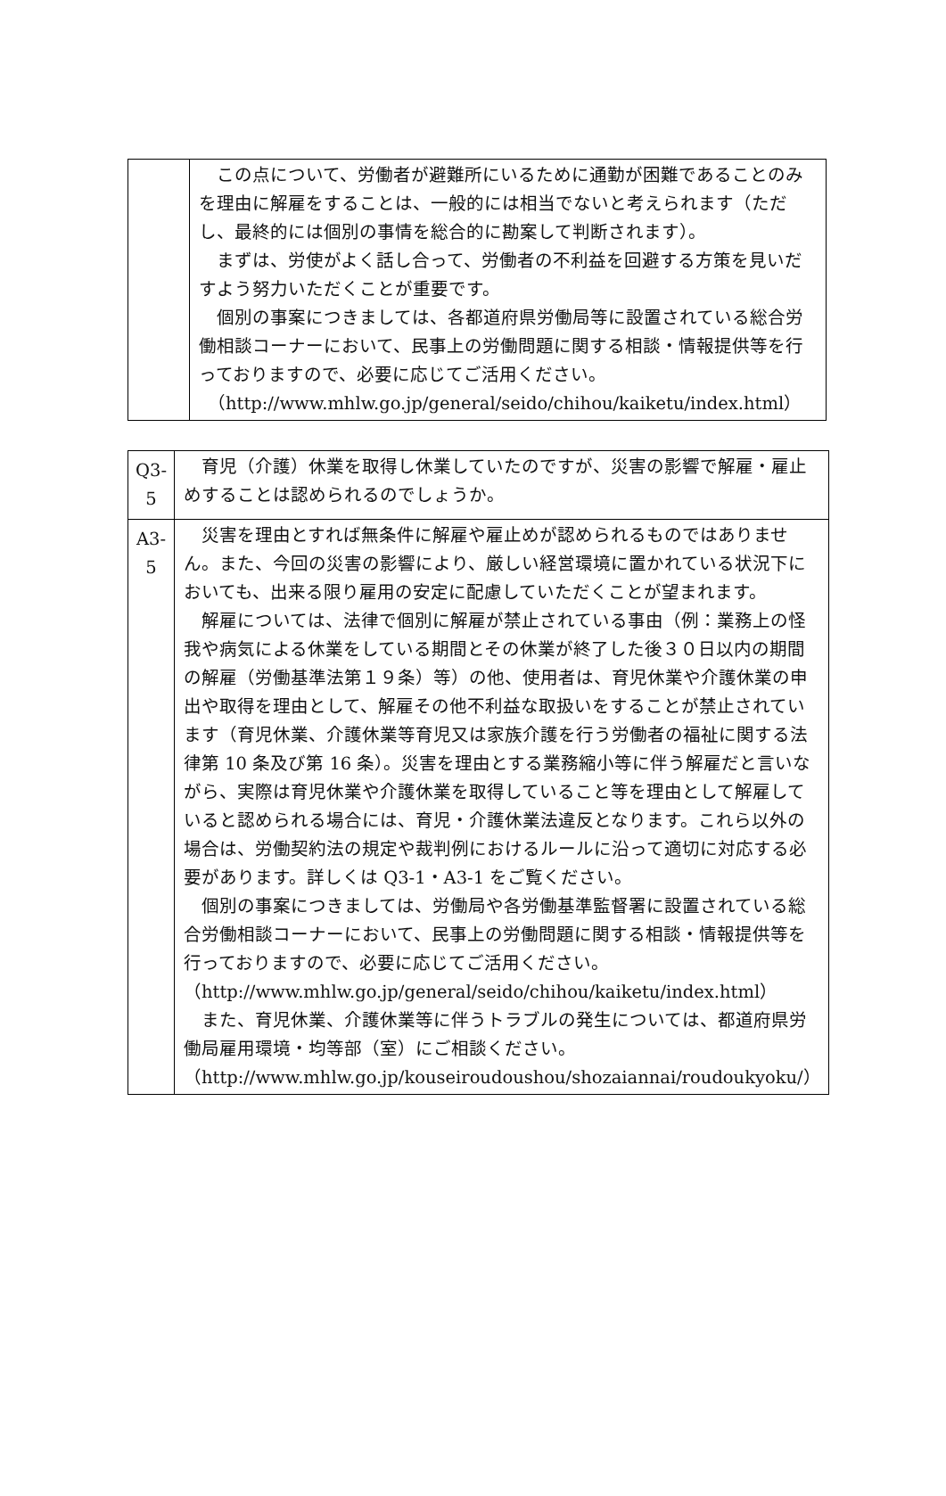| | この点について、労働者が避難所にいるために通勤が困難であることのみを理由に解雇をすることは、一般的には相当でないと考えられます（ただし、最終的には個別の事情を総合的に勘案して判断されます）。 まずは、労使がよく話し合って、労働者の不利益を回避する方策を見いだすよう努力いただくことが重要です。 個別の事案につきましては、各都道府県労働局等に設置されている総合労働相談コーナーにおいて、民事上の労働問題に関する相談・情報提供等を行っておりますので、必要に応じてご活用ください。 （http://www.mhlw.go.jp/general/seido/chihou/kaiketu/index.html） |
| Q3-5 | 育児（介護）休業を取得し休業していたのですが、災害の影響で解雇・雇止めすることは認められるのでしょうか。 |
| A3-5 | 災害を理由とすれば無条件に解雇や雇止めが認められるものではありません。また、今回の災害の影響により、厳しい経営環境に置かれている状況下においても、出来る限り雇用の安定に配慮していただくことが望まれます。 解雇については、法律で個別に解雇が禁止されている事由（例：業務上の怪我や病気による休業をしている期間とその休業が終了した後３０日以内の期間の解雇（労働基準法第１９条）等）の他、使用者は、育児休業や介護休業の申出や取得を理由として、解雇その他不利益な取扱いをすることが禁止されています（育児休業、介護休業等育児又は家族介護を行う労働者の福祉に関する法律第 10 条及び第 16 条）。災害を理由とする業務縮小等に伴う解雇だと言いながら、実際は育児休業や介護休業を取得していること等を理由として解雇していると認められる場合には、育児・介護休業法違反となります。これら以外の場合は、労働契約法の規定や裁判例におけるルールに沿って適切に対応する必要があります。詳しくは Q3-1・A3-1 をご覧ください。 個別の事案につきましては、労働局や各労働基準監督署に設置されている総合労働相談コーナーにおいて、民事上の労働問題に関する相談・情報提供等を行っておりますので、必要に応じてご活用ください。 （http://www.mhlw.go.jp/general/seido/chihou/kaiketu/index.html） また、育児休業、介護休業等に伴うトラブルの発生については、都道府県労働局雇用環境・均等部（室）にご相談ください。 （http://www.mhlw.go.jp/kouseiroudoushou/shozaiannai/roudoukyoku/） |